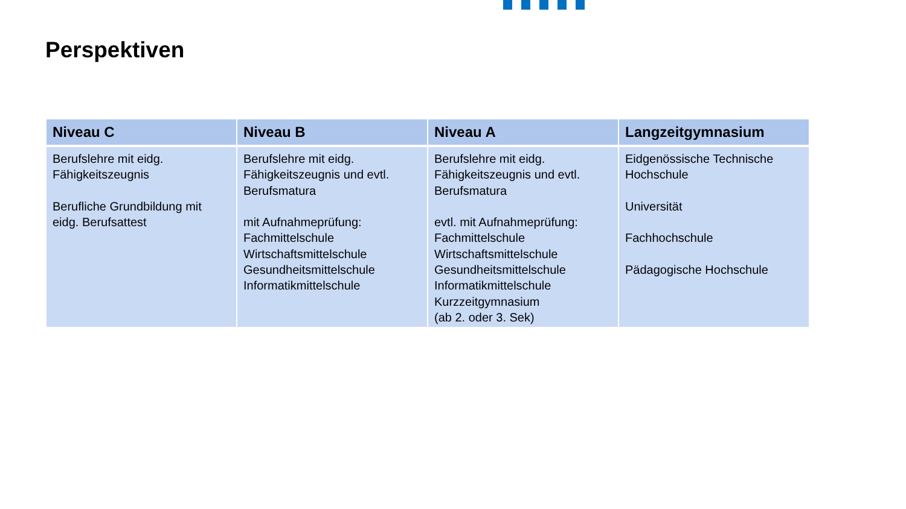Perspektiven
| Niveau C | Niveau B | Niveau A | Langzeitgymnasium |
| --- | --- | --- | --- |
| Berufslehre mit eidg. Fähigkeitszeugnis Berufliche Grundbildung mit eidg. Berufsattest | Berufslehre mit eidg. Fähigkeitszeugnis und evtl. Berufsmatura mit Aufnahmeprüfung: Fachmittelschule Wirtschaftsmittelschule Gesundheitsmittelschule Informatikmittelschule | Berufslehre mit eidg. Fähigkeitszeugnis und evtl. Berufsmatura evtl. mit Aufnahmeprüfung: Fachmittelschule Wirtschaftsmittelschule Gesundheitsmittelschule Informatikmittelschule Kurzzeitgymnasium (ab 2. oder 3. Sek) | Eidgenössische Technische Hochschule Universität Fachhochschule Pädagogische Hochschule |